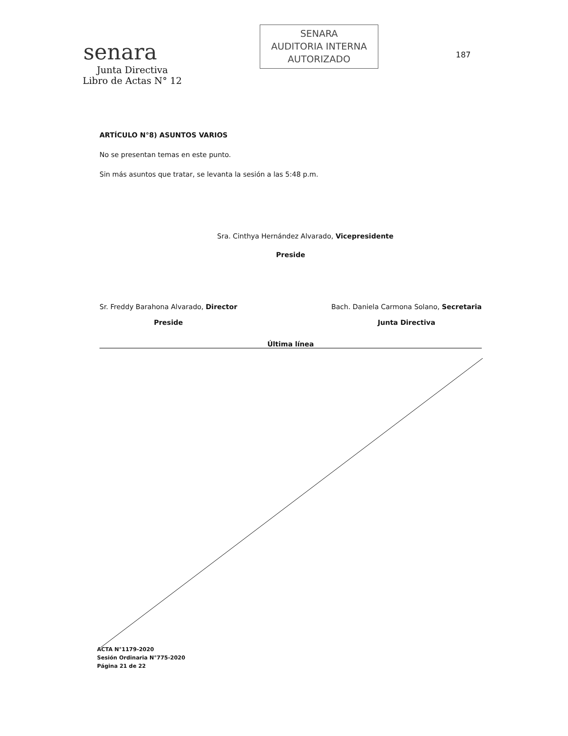senara
Junta Directiva
Libro de Actas N° 12
SENARA
AUDITORIA INTERNA
AUTORIZADO
187
ARTÍCULO N°8) ASUNTOS VARIOS
No se presentan temas en este punto.
Sin más asuntos que tratar, se levanta la sesión a las 5:48 p.m.
Sra. Cinthya Hernández Alvarado, Vicepresidente
Preside
Sr. Freddy Barahona Alvarado, Director
Preside
Bach. Daniela Carmona Solano, Secretaria
Junta Directiva
Última línea
ACTA N°1179-2020
Sesión Ordinaria N°775-2020
Página 21 de 22